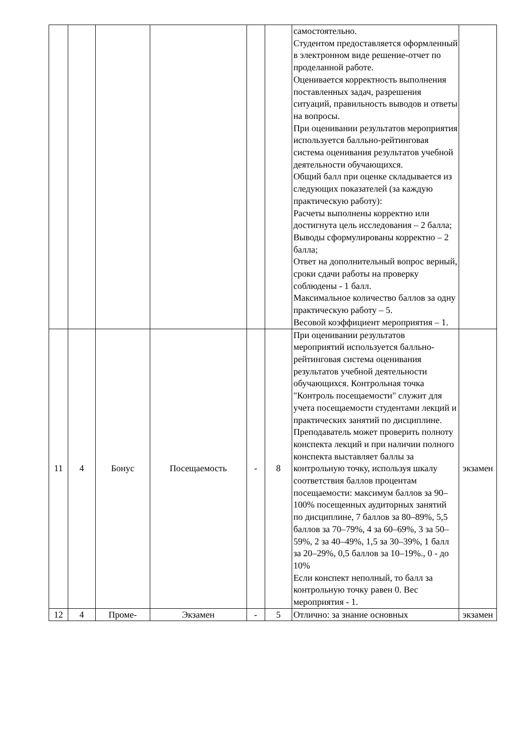| | | | | | | самостоятельно. Студентом предоставляется оформленный в электронном виде решение-отчет по проделанной работе. Оценивается корректность выполнения поставленных задач, разрешения ситуаций, правильность выводов и ответы на вопросы. При оценивании результатов мероприятия используется балльно-рейтинговая система оценивания результатов учебной деятельности обучающихся. Общий балл при оценке складывается из следующих показателей (за каждую практическую работу): Расчеты выполнены корректно или достигнута цель исследования – 2 балла; Выводы сформулированы корректно – 2 балла; Ответ на дополнительный вопрос верный, сроки сдачи работы на проверку соблюдены - 1 балл. Максимальное количество баллов за одну практическую работу – 5. Весовой коэффициент мероприятия – 1. | |
| 11 | 4 | Бонус | Посещаемость | - | 8 | При оценивании результатов мероприятий используется балльно-рейтинговая система оценивания результатов учебной деятельности обучающихся. Контрольная точка "Контроль посещаемости" служит для учета посещаемости студентами лекций и практических занятий по дисциплине. Преподаватель может проверить полноту конспекта лекций и при наличии полного конспекта выставляет баллы за контрольную точку, используя шкалу соответствия баллов процентам посещаемости: максимум баллов за 90–100% посещенных аудиторных занятий по дисциплине, 7 баллов за 80–89%, 5,5 баллов за 70–79%, 4 за 60–69%, 3 за 50–59%, 2 за 40–49%, 1,5 за 30–39%, 1 балл за 20–29%, 0,5 баллов за 10–19%., 0 - до 10% Если конспект неполный, то балл за контрольную точку равен 0. Вес мероприятия - 1. | экзамен |
| 12 | 4 | Проме- | Экзамен | - | 5 | Отлично: за знание основных | экзамен |